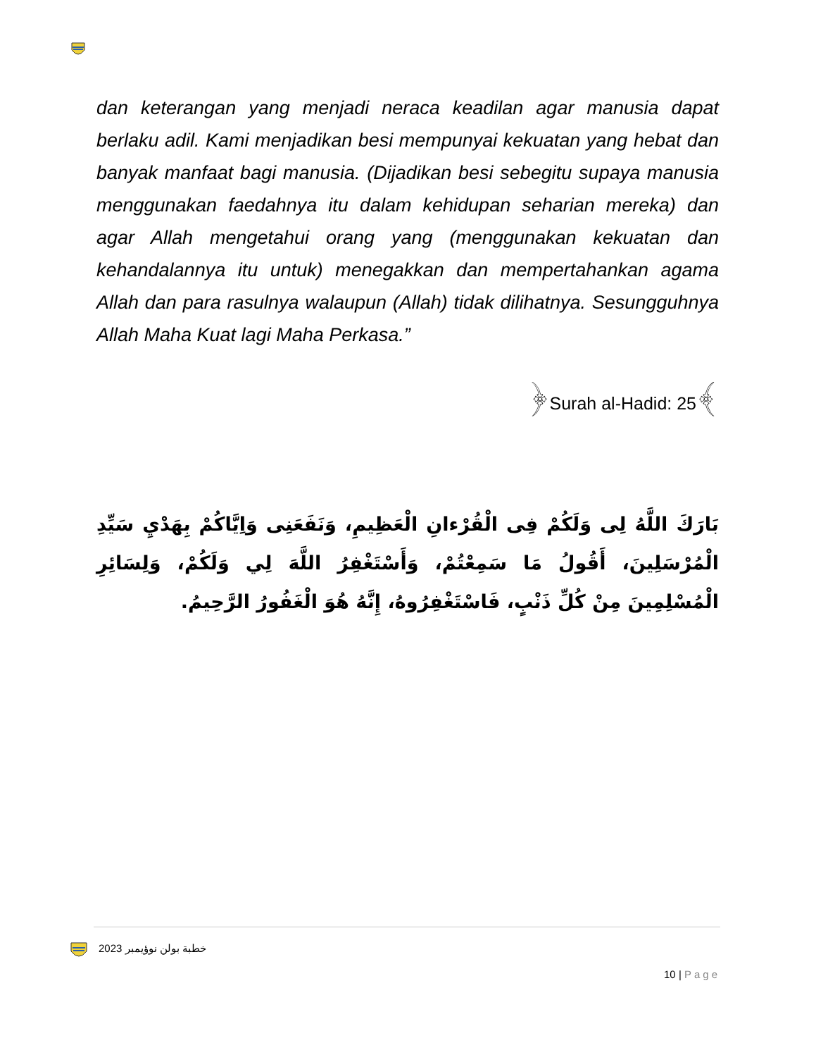dan keterangan yang menjadi neraca keadilan agar manusia dapat berlaku adil. Kami menjadikan besi mempunyai kekuatan yang hebat dan banyak manfaat bagi manusia. (Dijadikan besi sebegitu supaya manusia menggunakan faedahnya itu dalam kehidupan seharian mereka) dan agar Allah mengetahui orang yang (menggunakan kekuatan dan kehandalannya itu untuk) menegakkan dan mempertahankan agama Allah dan para rasulnya walaupun (Allah) tidak dilihatnya. Sesungguhnya Allah Maha Kuat lagi Maha Perkasa.”
﴿Surah al-Hadid: 25﴾
بَارَكَ اللَّهُ لِى وَلَكُمْ فِى الْقُرْءانِ الْعَظِيمِ، وَنَفَعَنِى وَاِيَّاكُمْ بِهَدْيِ سَيِّدِ الْمُرْسَلِينَ، أَقُولُ مَا سَمِعْتُمْ، وَأَسْتَغْفِرُ اللَّهَ لِي وَلَكُمْ، وَلِسَائِرِ الْمُسْلِمِينَ مِنْ كُلِّ ذَنْبٍ، فَاسْتَغْفِرُوهُ، إِنَّهُ هُوَ الْغَفُورُ الرَّحِيمُ.
خطبة بولن نوؤيمبر 2023
10 | Page